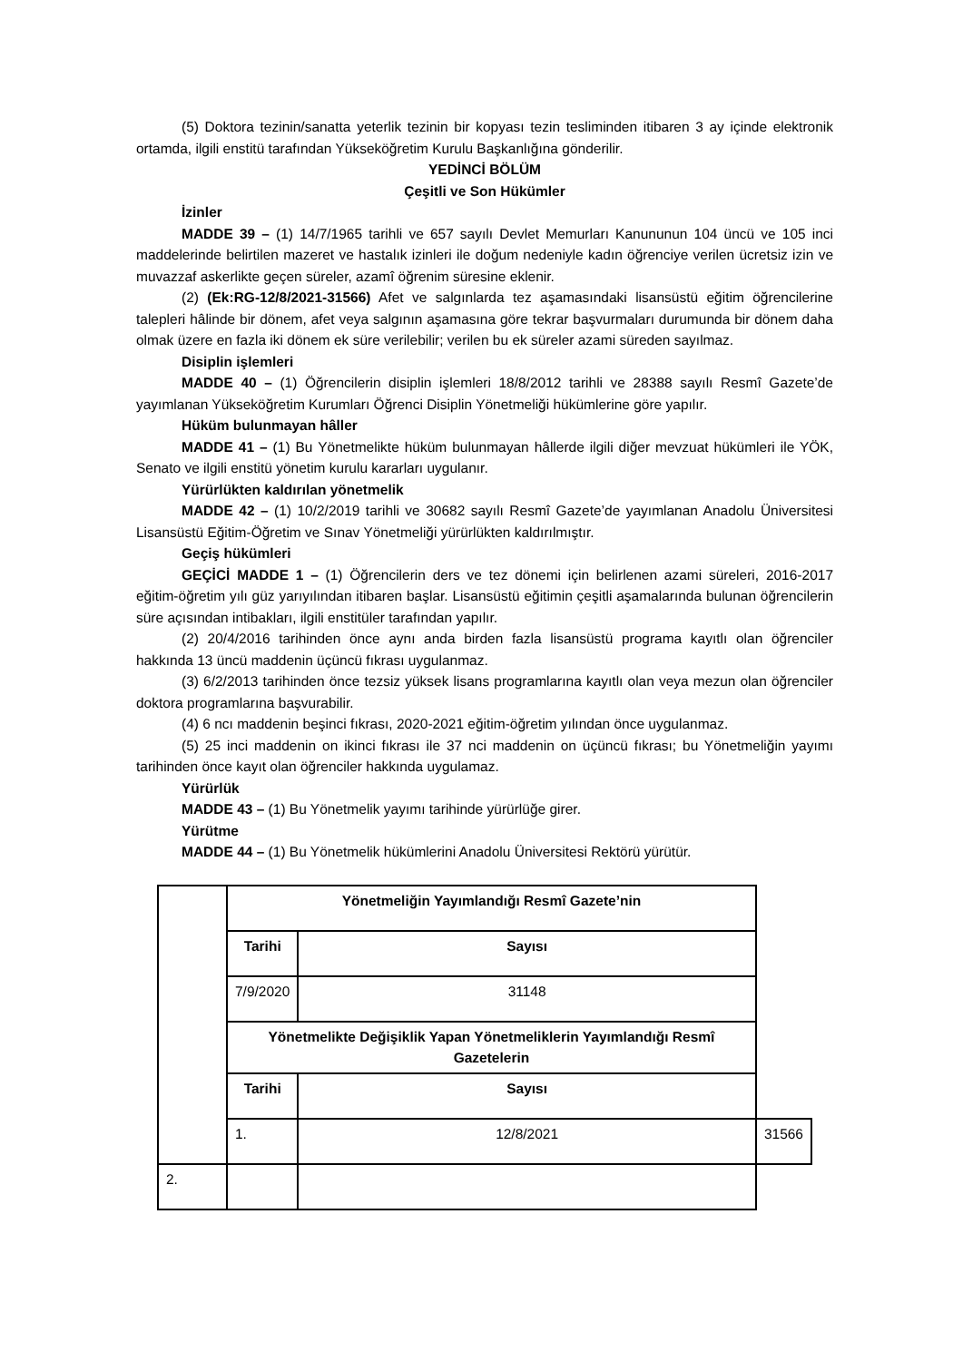(5) Doktora tezinin/sanatta yeterlik tezinin bir kopyası tezin tesliminden itibaren 3 ay içinde elektronik ortamda, ilgili enstitü tarafından Yükseköğretim Kurulu Başkanlığına gönderilir.
YEDİNCİ BÖLÜM
Çeşitli ve Son Hükümler
İzinler
MADDE 39 – (1) 14/7/1965 tarihli ve 657 sayılı Devlet Memurları Kanununun 104 üncü ve 105 inci maddelerinde belirtilen mazeret ve hastalık izinleri ile doğum nedeniyle kadın öğrenciye verilen ücretsiz izin ve muvazzaf askerlikte geçen süreler, azamî öğrenim süresine eklenir.
(2) (Ek:RG-12/8/2021-31566) Afet ve salgınlarda tez aşamasındaki lisansüstü eğitim öğrencilerine talepleri hâlinde bir dönem, afet veya salgının aşamasına göre tekrar başvurmaları durumunda bir dönem daha olmak üzere en fazla iki dönem ek süre verilebilir; verilen bu ek süreler azami süreden sayılmaz.
Disiplin işlemleri
MADDE 40 – (1) Öğrencilerin disiplin işlemleri 18/8/2012 tarihli ve 28388 sayılı Resmî Gazete’de yayımlanan Yükseköğretim Kurumları Öğrenci Disiplin Yönetmeliği hükümlerine göre yapılır.
Hüküm bulunmayan hâller
MADDE 41 – (1) Bu Yönetmelikte hüküm bulunmayan hâllerde ilgili diğer mevzuat hükümleri ile YÖK, Senato ve ilgili enstitü yönetim kurulu kararları uygulanır.
Yürürlükten kaldırılan yönetmelik
MADDE 42 – (1) 10/2/2019 tarihli ve 30682 sayılı Resmî Gazete’de yayımlanan Anadolu Üniversitesi Lisansüstü Eğitim-Öğretim ve Sınav Yönetmeliği yürürlükten kaldırılmıştır.
Geçiş hükümleri
GEÇİCİ MADDE 1 – (1) Öğrencilerin ders ve tez dönemi için belirlenen azami süreleri, 2016-2017 eğitim-öğretim yılı güz yarıyılından itibaren başlar. Lisansüstü eğitimin çeşitli aşamalarında bulunan öğrencilerin süre açısından intibakları, ilgili enstitüler tarafından yapılır.
(2) 20/4/2016 tarihinden önce aynı anda birden fazla lisansüstü programa kayıtlı olan öğrenciler hakkında 13 üncü maddenin üçüncü fıkrası uygulanmaz.
(3) 6/2/2013 tarihinden önce tezsiz yüksek lisans programlarına kayıtlı olan veya mezun olan öğrenciler doktora programlarına başvurabilir.
(4) 6 ncı maddenin beşinci fıkrası, 2020-2021 eğitim-öğretim yılından önce uygulanmaz.
(5) 25 inci maddenin on ikinci fıkrası ile 37 nci maddenin on üçüncü fıkrası; bu Yönetmeliğin yayımı tarihinden önce kayıt olan öğrenciler hakkında uygulamaz.
Yürürlük
MADDE 43 – (1) Bu Yönetmelik yayımı tarihinde yürürlüğe girer.
Yürütme
MADDE 44 – (1) Bu Yönetmelik hükümlerini Anadolu Üniversitesi Rektörü yürütür.
| | Yönetmeliğin Yayımlandığı Resmî Gazete’nin | | |
| | Tarihi | Sayısı | |
| | 7/9/2020 | 31148 | |
| | Yönetmelikte Değişiklik Yapan Yönetmeliklerin Yayımlandığı Resmî Gazetelerin | | |
| | Tarihi | Sayısı | |
| | 1. | 12/8/2021 | 31566 |
| 2. | | | |